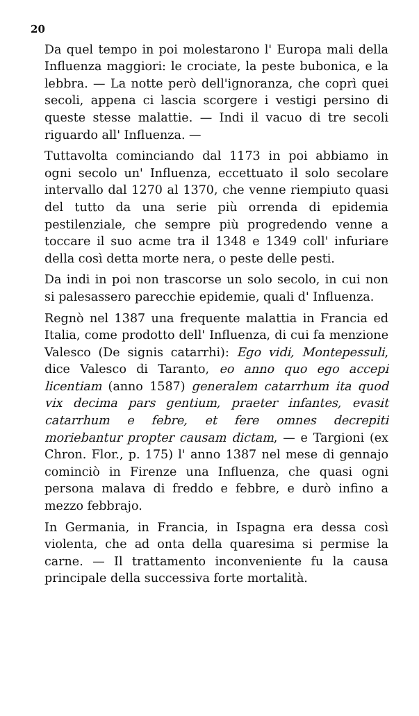20
Da quel tempo in poi molestarono l' Europa mali della Influenza maggiori: le crociate, la peste bubonica, e la lebbra. — La notte però dell'ignoranza, che coprì quei secoli, appena ci lascia scorgere i vestigi persino di queste stesse malattie. — Indi il vacuo di tre secoli riguardo all' Influenza. —
Tuttavolta cominciando dal 1173 in poi abbiamo in ogni secolo un' Influenza, eccettuato il solo secolare intervallo dal 1270 al 1370, che venne riempiuto quasi del tutto da una serie più orrenda di epidemia pestilenziale, che sempre più progredendo venne a toccare il suo acme tra il 1348 e 1349 coll' infuriare della così detta morte nera, o peste delle pesti.
Da indi in poi non trascorse un solo secolo, in cui non si palesassero parecchie epidemie, quali d' Influenza.
Regnò nel 1387 una frequente malattia in Francia ed Italia, come prodotto dell' Influenza, di cui fa menzione Valesco (De signis catarrhi): Ego vidi, Montepessuli, dice Valesco di Taranto, eo anno quo ego accepi licentiam (anno 1587) generalem catarrhum ita quod vix decima pars gentium, praeter infantes, evasit catarrhum e febre, et fere omnes decrepiti moriebantur propter causam dictam, — e Targioni (ex Chron. Flor., p. 175) l' anno 1387 nel mese di gennajo cominciò in Firenze una Influenza, che quasi ogni persona malava di freddo e febbre, e durò infino a mezzo febbrajo.
In Germania, in Francia, in Ispagna era dessa così violenta, che ad onta della quaresima si permise la carne. — Il trattamento inconveniente fu la causa principale della successiva forte mortalità.